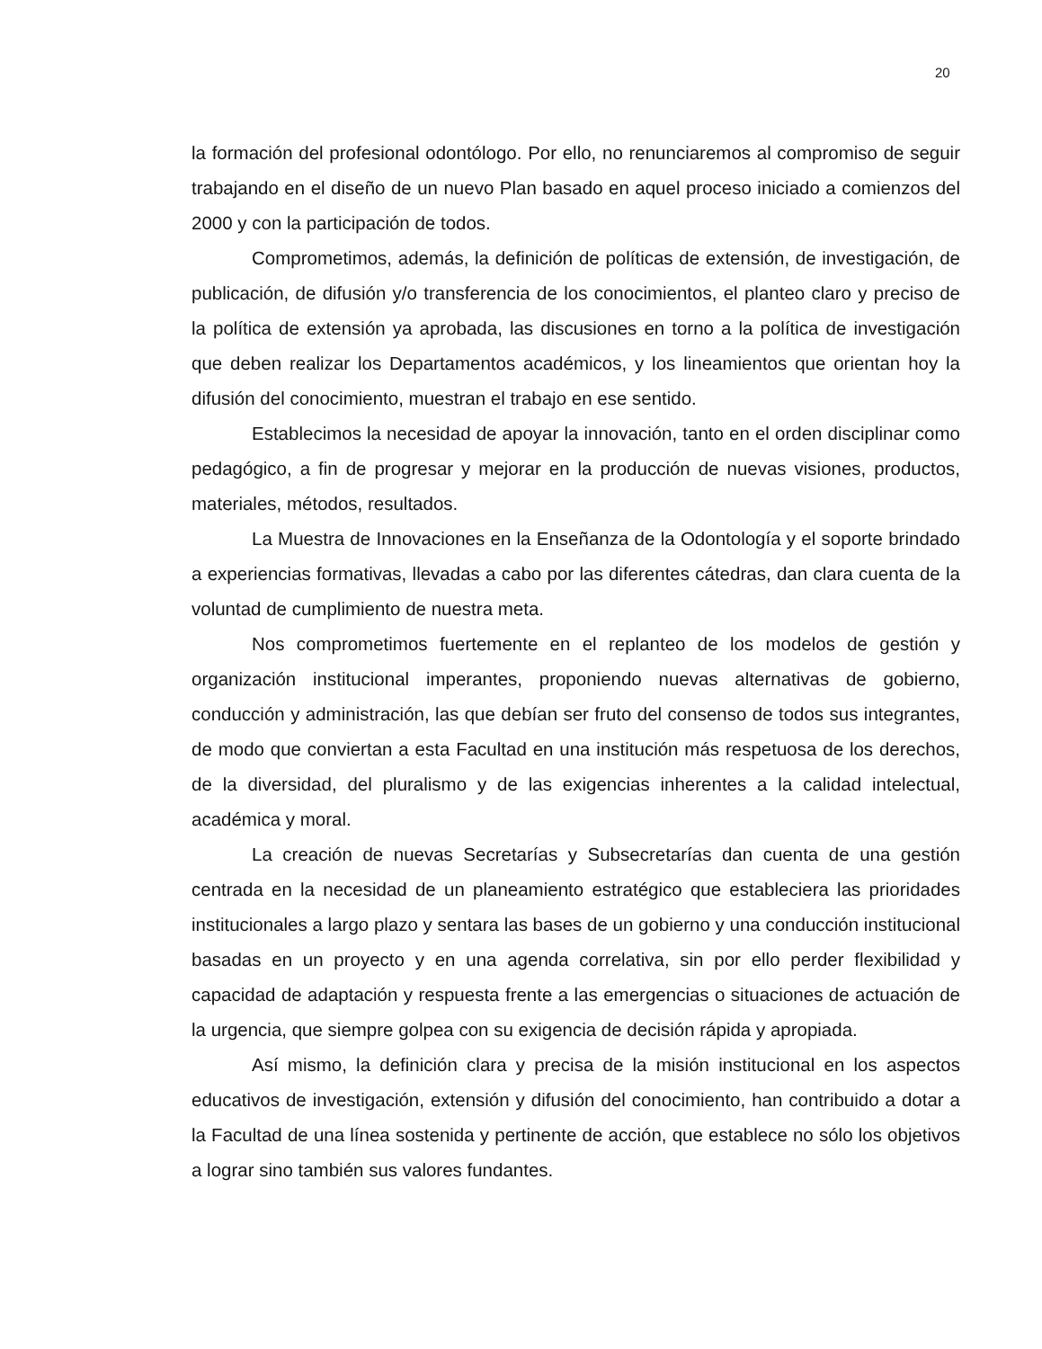20
la formación del profesional odontólogo. Por ello, no renunciaremos al compromiso de seguir trabajando en el diseño de un nuevo Plan basado en aquel proceso iniciado a comienzos del 2000 y con la participación de todos.
Comprometimos, además, la definición de políticas de extensión, de investigación, de publicación, de difusión y/o transferencia de los conocimientos, el planteo claro y preciso de la política de extensión ya aprobada, las discusiones en torno a la política de investigación que deben realizar los Departamentos académicos, y los lineamientos que orientan hoy la difusión del conocimiento, muestran el trabajo en ese sentido.
Establecimos la necesidad de apoyar la innovación, tanto en el orden disciplinar como pedagógico, a fin de progresar y mejorar en la producción de nuevas visiones, productos, materiales, métodos, resultados.
La Muestra de Innovaciones en la Enseñanza de la Odontología y el soporte brindado a experiencias formativas, llevadas a cabo por las diferentes cátedras, dan clara cuenta de la voluntad de cumplimiento de nuestra meta.
Nos comprometimos fuertemente en el replanteo de los modelos de gestión y organización institucional imperantes, proponiendo nuevas alternativas de gobierno, conducción y administración, las que debían ser fruto del consenso de todos sus integrantes, de modo que conviertan a esta Facultad en una institución más respetuosa de los derechos, de la diversidad, del pluralismo y de las exigencias inherentes a la calidad intelectual, académica y moral.
La creación de nuevas Secretarías y Subsecretarías dan cuenta de una gestión centrada en la necesidad de un planeamiento estratégico que estableciera las prioridades institucionales a largo plazo y sentara las bases de un gobierno y una conducción institucional basadas en un proyecto y en una agenda correlativa, sin por ello perder flexibilidad y capacidad de adaptación y respuesta frente a las emergencias o situaciones de actuación de la urgencia, que siempre golpea con su exigencia de decisión rápida y apropiada.
Así mismo, la definición clara y precisa de la misión institucional en los aspectos educativos de investigación, extensión y difusión del conocimiento, han contribuido a dotar a la Facultad de una línea sostenida y pertinente de acción, que establece no sólo los objetivos a lograr sino también sus valores fundantes.